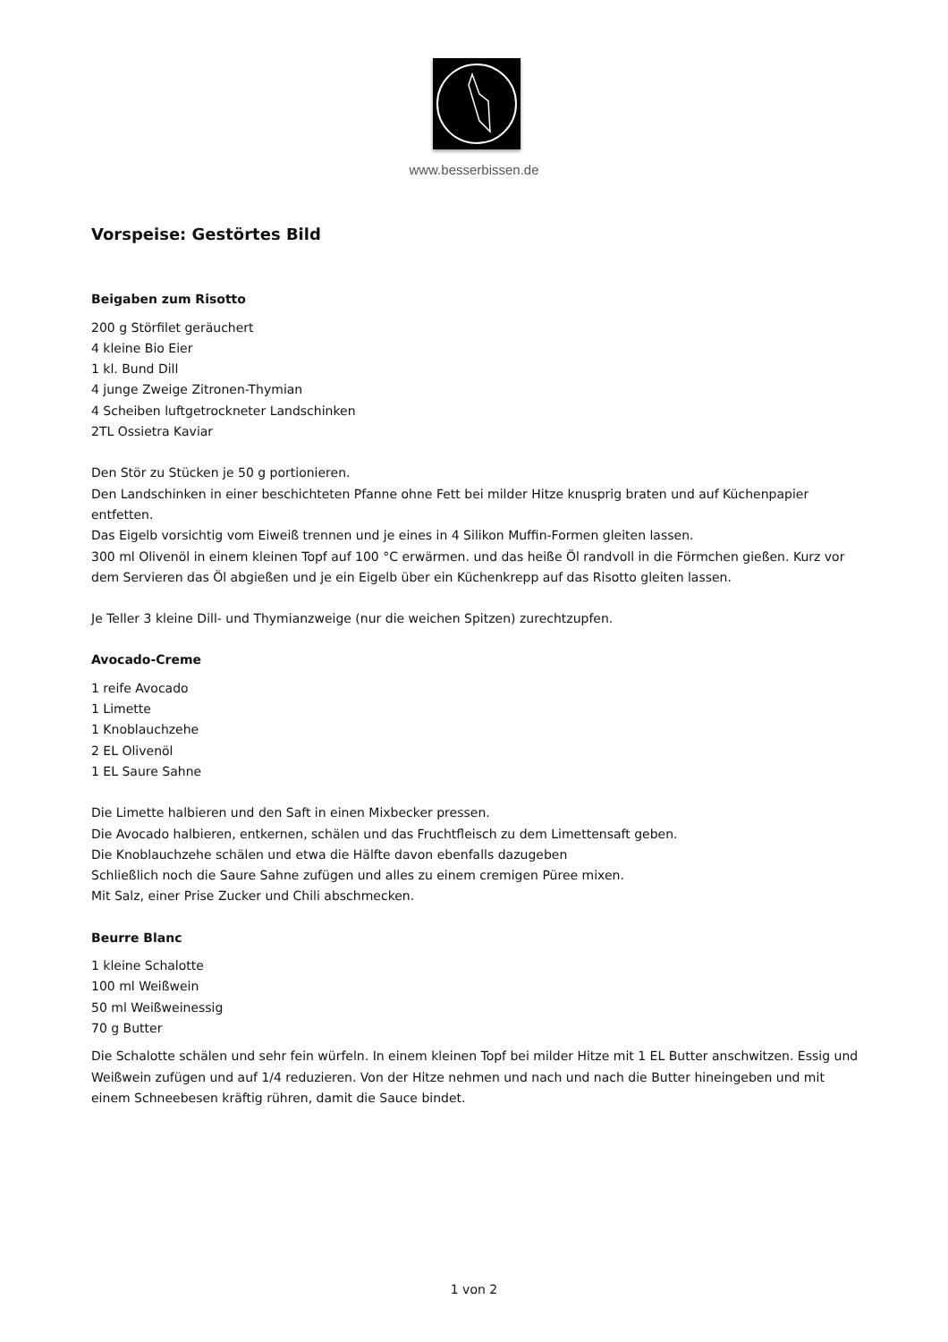www.besserbissen.de
Vorspeise: Gestörtes Bild
Beigaben zum Risotto
200 g Störfilet geräuchert
4 kleine Bio Eier
1 kl. Bund Dill
4 junge Zweige Zitronen-Thymian
4 Scheiben luftgetrockneter Landschinken
2TL Ossietra Kaviar
Den Stör zu Stücken je 50 g portionieren.
Den Landschinken in einer beschichteten Pfanne ohne Fett bei milder Hitze knusprig braten und auf Küchenpapier entfetten.
Das Eigelb vorsichtig vom Eiweiß trennen und je eines in 4 Silikon Muffin-Formen gleiten lassen.
300 ml Olivenöl in einem kleinen Topf auf 100 °C erwärmen. und das heiße Öl randvoll in die Förmchen gießen. Kurz vor dem Servieren das Öl abgießen und je ein Eigelb über ein Küchenkrepp auf das Risotto gleiten lassen.
Je Teller 3 kleine Dill- und Thymianzweige (nur die weichen Spitzen) zurechtzupfen.
Avocado-Creme
1 reife Avocado
1 Limette
1 Knoblauchzehe
2 EL Olivenöl
1 EL Saure Sahne
Die Limette halbieren und den Saft in einen Mixbecker pressen.
Die Avocado halbieren, entkernen, schälen und das Fruchtfleisch zu dem Limettensaft geben.
Die Knoblauchzehe schälen und etwa die Hälfte davon ebenfalls dazugeben
Schließlich noch die Saure Sahne zufügen und alles zu einem cremigen Püree mixen.
Mit Salz, einer Prise Zucker und Chili abschmecken.
Beurre Blanc
1 kleine Schalotte
100 ml Weißwein
50 ml Weißweinessig
70 g Butter
Die Schalotte schälen und sehr fein würfeln. In einem kleinen Topf bei milder Hitze mit 1 EL Butter anschwitzen. Essig und Weißwein zufügen und auf 1/4 reduzieren. Von der Hitze nehmen und nach und nach die Butter hineingeben und mit einem Schneebesen kräftig rühren, damit die Sauce bindet.
1 von 2